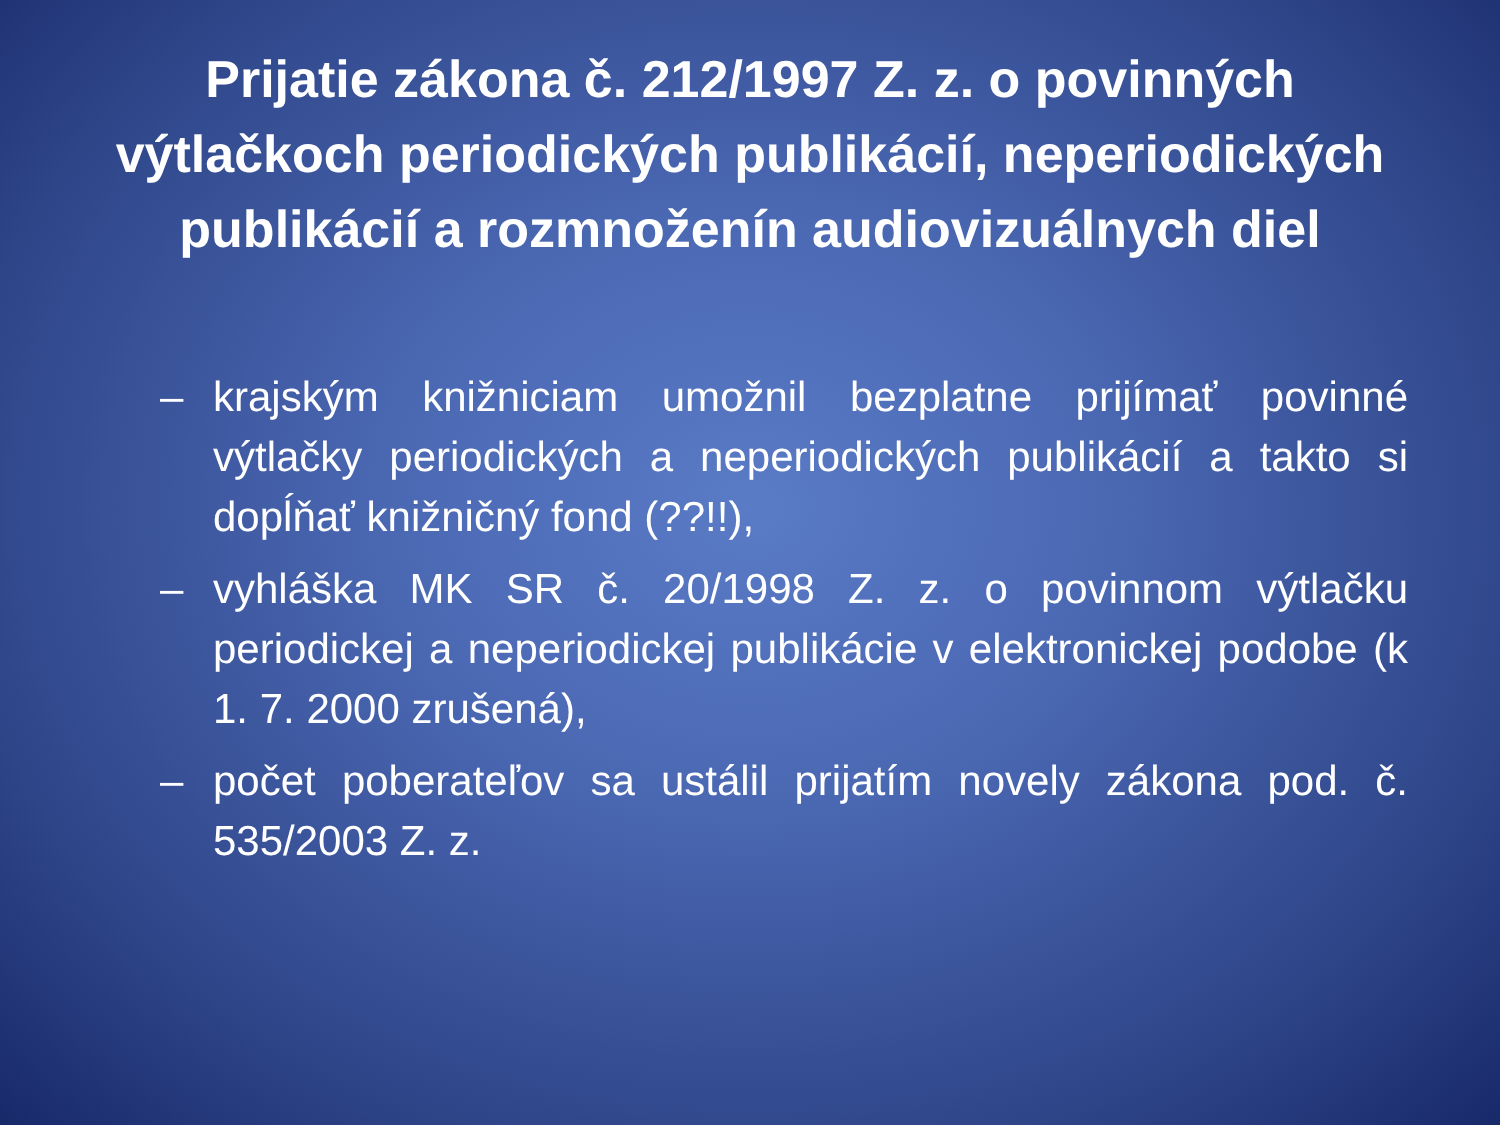Prijatie zákona č. 212/1997 Z. z. o povinných výtlačkoch periodických publikácií, neperiodických publikácií a rozmnoženín audiovizuálnych diel
– krajským knižniciam umožnil bezplatne prijímať povinné výtlačky periodických a neperiodických publikácií a takto si dopĺňať knižničný fond (??!!),
– vyhláška MK SR č. 20/1998 Z. z. o povinnom výtlačku periodickej a neperiodickej publikácie v elektronickej podobe (k 1. 7. 2000 zrušená),
– počet poberateľov sa ustálil prijatím novely zákona pod. č. 535/2003 Z. z.